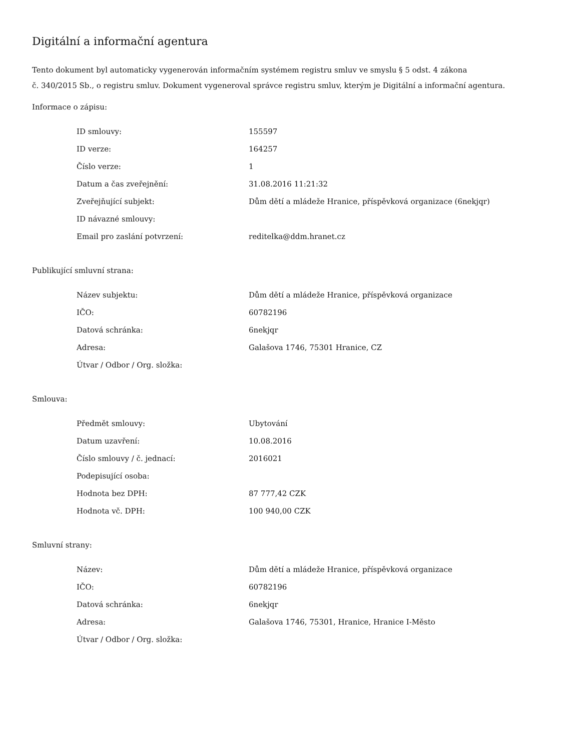Digitální a informační agentura
Tento dokument byl automaticky vygenerován informačním systémem registru smluv ve smyslu § 5 odst. 4 zákona
č. 340/2015 Sb., o registru smluv. Dokument vygeneroval správce registru smluv, kterým je Digitální a informační agentura.
Informace o zápisu:
| ID smlouvy: | 155597 |
| ID verze: | 164257 |
| Číslo verze: | 1 |
| Datum a čas zveřejnění: | 31.08.2016 11:21:32 |
| Zveřejňující subjekt: | Dům dětí a mládeže Hranice, příspěvková organizace (6nekjqr) |
| ID návazné smlouvy: | |
| Email pro zaslání potvrzení: | reditelka@ddm.hranet.cz |
Publikující smluvní strana:
| Název subjektu: | Dům dětí a mládeže Hranice, příspěvková organizace |
| IČO: | 60782196 |
| Datová schránka: | 6nekjqr |
| Adresa: | Galašova 1746, 75301 Hranice, CZ |
| Útvar / Odbor / Org. složka: | |
Smlouva:
| Předmět smlouvy: | Ubytování |
| Datum uzavření: | 10.08.2016 |
| Číslo smlouvy / č. jednací: | 2016021 |
| Podepisující osoba: | |
| Hodnota bez DPH: | 87 777,42 CZK |
| Hodnota vč. DPH: | 100 940,00 CZK |
Smluvní strany:
| Název: | Dům dětí a mládeže Hranice, příspěvková organizace |
| IČO: | 60782196 |
| Datová schránka: | 6nekjqr |
| Adresa: | Galašova 1746, 75301, Hranice, Hranice I-Město |
| Útvar / Odbor / Org. složka: | |